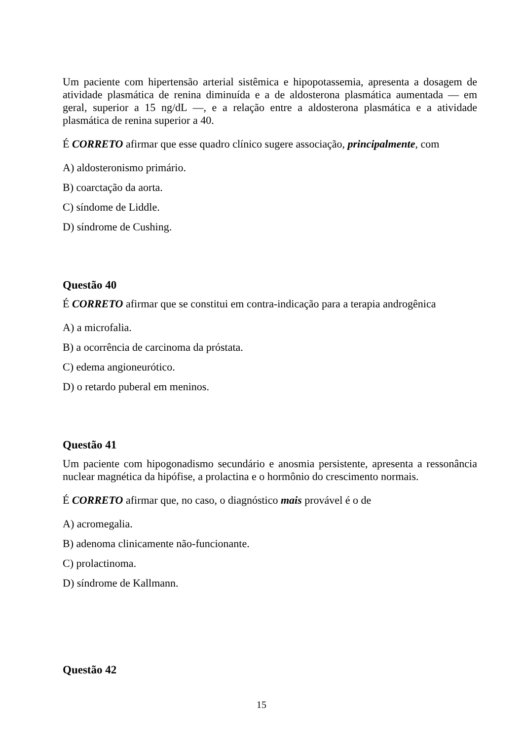Um paciente com hipertensão arterial sistêmica e hipopotassemia, apresenta a dosagem de atividade plasmática de renina diminuída e a de aldosterona plasmática aumentada — em geral, superior a 15 ng/dL —, e a relação entre a aldosterona plasmática e a atividade plasmática de renina superior a 40.
É CORRETO afirmar que esse quadro clínico sugere associação, principalmente, com
A) aldosteronismo primário.
B) coarctação da aorta.
C) síndome de Liddle.
D) síndrome de Cushing.
Questão 40
É CORRETO afirmar que se constitui em contra-indicação para a terapia androgênica
A) a microfalia.
B) a ocorrência de carcinoma da próstata.
C) edema angioneurótico.
D) o retardo puberal em meninos.
Questão 41
Um paciente com hipogonadismo secundário e anosmia persistente, apresenta a ressonância nuclear magnética da hipófise, a prolactina e o hormônio do crescimento normais.
É CORRETO afirmar que, no caso, o diagnóstico mais provável é o de
A) acromegalia.
B) adenoma clinicamente não-funcionante.
C) prolactinoma.
D) síndrome de Kallmann.
Questão 42
15